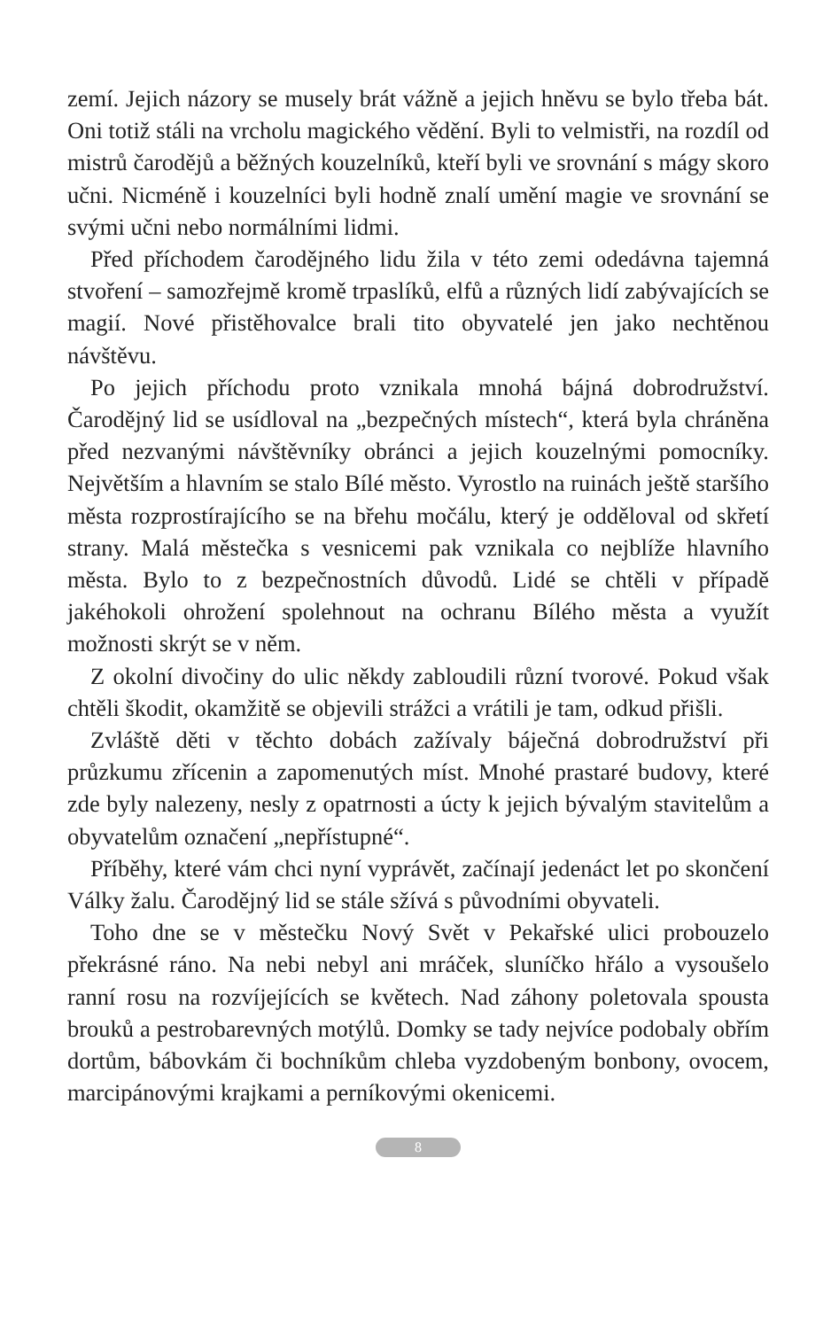zemí. Jejich názory se musely brát vážně a jejich hněvu se bylo třeba bát. Oni totiž stáli na vrcholu magického vědění. Byli to velmistři, na rozdíl od mistrů čarodějů a běžných kouzelníků, kteří byli ve srovnání s mágy skoro učni. Nicméně i kouzelníci byli hodně znalí umění magie ve srovnání se svými učni nebo normálními lidmi.
Před příchodem čarodějného lidu žila v této zemi odedávna tajemná stvoření – samozřejmě kromě trpaslíků, elfů a různých lidí zabývajících se magií. Nové přistěhovalce brali tito obyvatelé jen jako nechtěnou návštěvu.
Po jejich příchodu proto vznikala mnohá bájná dobrodružství. Čarodějný lid se usídloval na „bezpečných místech“, která byla chráněna před nezvanými návštěvníky obránci a jejich kouzelnými pomocníky. Největším a hlavním se stalo Bílé město. Vyrostlo na ruinách ještě staršího města rozprostírajícího se na břehu močálu, který je odděloval od skřetí strany. Malá městečka s vesnicemi pak vznikala co nejblíže hlavního města. Bylo to z bezpečnostních důvodů. Lidé se chtěli v případě jakéhokoli ohrožení spolehnout na ochranu Bílého města a využít možnosti skrýt se v něm.
Z okolní divočiny do ulic někdy zabloudili různí tvorové. Pokud však chtěli škodit, okamžitě se objevili strážci a vrátili je tam, odkud přišli.
Zvláště děti v těchto dobách zažívaly báječná dobrodružství při průzkumu zřícenin a zapomenutých míst. Mnohé prastaré budovy, které zde byly nalezeny, nesly z opatrnosti a úcty k jejich bývalým stavitelům a obyvatelům označení „nepřístupné“.
Příběhy, které vám chci nyní vyprávět, začínají jedenáct let po skončení Války žalu. Čarodějný lid se stále sžívá s původními obyvateli.
Toho dne se v městečku Nový Svět v Pekařské ulici probouzelo překrásné ráno. Na nebi nebyl ani mráček, sluníčko hřálo a vysoušelo ranní rosu na rozvíjejících se květech. Nad záhony poletovala spousta brouků a pestrobarevných motýlů. Domky se tady nejvíce podobaly obřím dortům, bábovkám či bochníkům chleba vyzdobeným bonbony, ovocem, marcipánovými krajkami a perníkovými okenicemi.
8